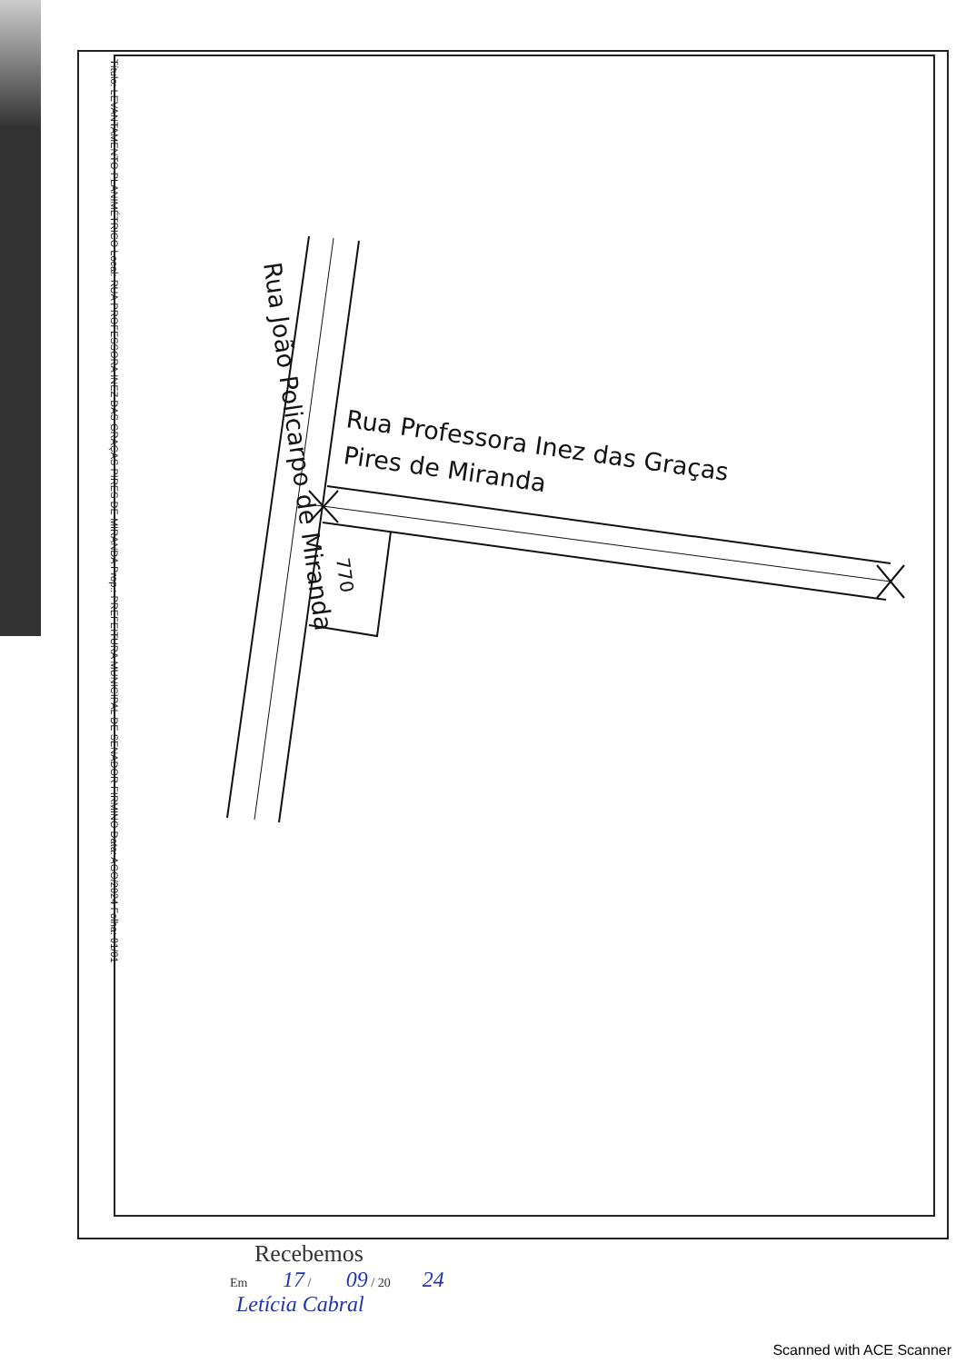Título: LEVANTAMENTO PLANIMÉTRICO Local: RUA PROFESSORA INEZ DAS GRAÇAS PIRES DE MIRANDA Prop.: PREFEITURA MUNICIPAL DE SENADOR FIRMINO Data: AGO/2024 Folha: 01/01
Rua João Policarpo de Miranda
Rua Professora Inez das Graças
Pires de Miranda
770
Recebemos
Em 17 / 09 / 20 24
Letícia Cabral
Scanned with ACE Scanner